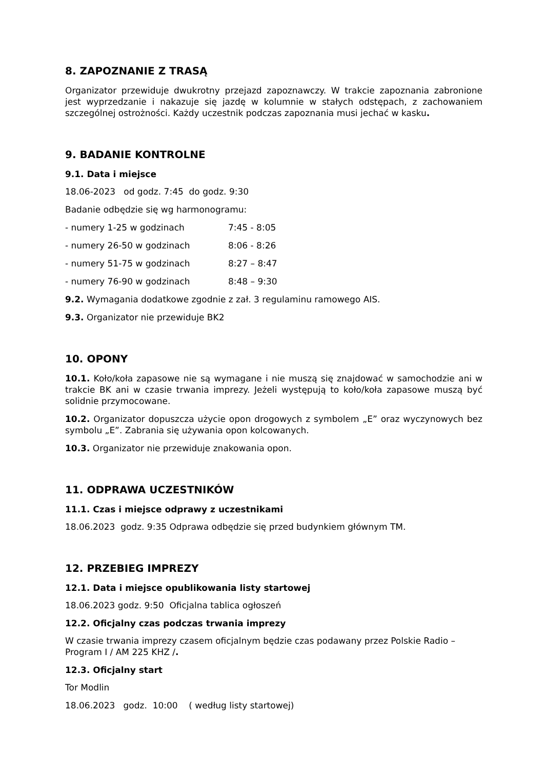8. ZAPOZNANIE Z TRASĄ
Organizator przewiduje dwukrotny przejazd zapoznawczy. W trakcie zapoznania zabronione jest wyprzedzanie i nakazuje się jazdę w kolumnie w stałych odstępach, z zachowaniem szczególnej ostrożności. Każdy uczestnik podczas zapoznania musi jechać w kasku.
9. BADANIE KONTROLNE
9.1. Data i miejsce
18.06-2023 od godz. 7:45 do godz. 9:30
Badanie odbędzie się wg harmonogramu:
- numery 1-25 w godzinach 7:45 - 8:05
- numery 26-50 w godzinach 8:06 - 8:26
- numery 51-75 w godzinach 8:27 – 8:47
- numery 76-90 w godzinach 8:48 – 9:30
9.2. Wymagania dodatkowe zgodnie z zał. 3 regulaminu ramowego AIS.
9.3. Organizator nie przewiduje BK2
10. OPONY
10.1. Koło/koła zapasowe nie są wymagane i nie muszą się znajdować w samochodzie ani w trakcie BK ani w czasie trwania imprezy. Jeżeli występują to koło/koła zapasowe muszą być solidnie przymocowane.
10.2. Organizator dopuszcza użycie opon drogowych z symbolem „E” oraz wyczynowych bez symbolu „E”. Zabrania się używania opon kolcowanych.
10.3. Organizator nie przewiduje znakowania opon.
11. ODPRAWA UCZESTNIKÓW
11.1. Czas i miejsce odprawy z uczestnikami
18.06.2023 godz. 9:35 Odprawa odbędzie się przed budynkiem głównym TM.
12. PRZEBIEG IMPREZY
12.1. Data i miejsce opublikowania listy startowej
18.06.2023 godz. 9:50 Oficjalna tablica ogłoszeń
12.2. Oficjalny czas podczas trwania imprezy
W czasie trwania imprezy czasem oficjalnym będzie czas podawany przez Polskie Radio – Program I / AM 225 KHZ /.
12.3. Oficjalny start
Tor Modlin
18.06.2023 godz. 10:00 ( według listy startowej)